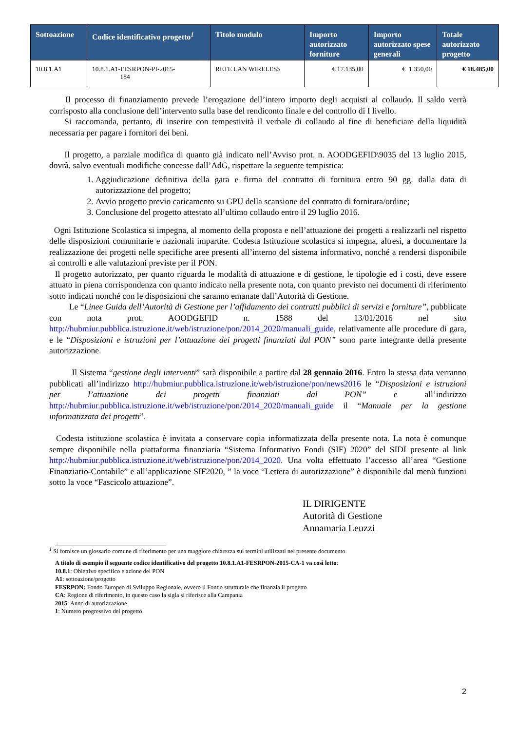| Sottoazione | Codice identificativo progetto<sup>1</sup> | Titolo modulo | Importo autorizzato forniture | Importo autorizzato spese generali | Totale autorizzato progetto |
| --- | --- | --- | --- | --- | --- |
| 10.8.1.A1 | 10.8.1.A1-FESRPON-PI-2015- 184 | RETE LAN WIRELESS | € 17.135,00 | € 1.350,00 | € 18.485,00 |
Il processo di finanziamento prevede l’erogazione dell’intero importo degli acquisti al collaudo. Il saldo verrà corrisposto alla conclusione dell’intervento sulla base del rendiconto finale e del controllo di I livello.
Si raccomanda, pertanto, di inserire con tempestività il verbale di collaudo al fine di beneficiare della liquidità necessaria per pagare i fornitori dei beni.
Il progetto, a parziale modifica di quanto già indicato nell’Avviso prot. n. AOODGEFID\9035 del 13 luglio 2015, dovrà, salvo eventuali modifiche concesse dall’AdG, rispettare la seguente tempistica:
1. Aggiudicazione definitiva della gara e firma del contratto di fornitura entro 90 gg. dalla data di autorizzazione del progetto;
2. Avvio progetto previo caricamento su GPU della scansione del contratto di fornitura/ordine;
3. Conclusione del progetto attestato all’ultimo collaudo entro il 29 luglio 2016.
Ogni Istituzione Scolastica si impegna, al momento della proposta e nell’attuazione dei progetti a realizzarli nel rispetto delle disposizioni comunitarie e nazionali impartite. Codesta Istituzione scolastica si impegna, altresì, a documentare la realizzazione dei progetti nelle specifiche aree presenti all’interno del sistema informativo, nonché a rendersi disponibile ai controlli e alle valutazioni previste per il PON.
Il progetto autorizzato, per quanto riguarda le modalità di attuazione e di gestione, le tipologie ed i costi, deve essere attuato in piena corrispondenza con quanto indicato nella presente nota, con quanto previsto nei documenti di riferimento sotto indicati nonché con le disposizioni che saranno emanate dall’Autorità di Gestione.
Le “Linee Guida dell’Autorità di Gestione per l’affidamento dei contratti pubblici di servizi e forniture”, pubblicate con nota prot. AOODGEFID n. 1588 del 13/01/2016 nel sito http://hubmiur.pubblica.istruzione.it/web/istruzione/pon/2014_2020/manuali_guide, relativamente alle procedure di gara, e le “Disposizioni e istruzioni per l’attuazione dei progetti finanziati dal PON” sono parte integrante della presente autorizzazione.
Il Sistema “gestione degli interventi” sarà disponibile a partire dal 28 gennaio 2016. Entro la stessa data verranno pubblicati all’indirizzo http://hubmiur.pubblica.istruzione.it/web/istruzione/pon/news2016 le “Disposizioni e istruzioni per l’attuazione dei progetti finanziati dal PON” e all’indirizzo http://hubmiur.pubblica.istruzione.it/web/istruzione/pon/2014_2020/manuali_guide il “Manuale per la gestione informatizzata dei progetti”.
Codesta istituzione scolastica è invitata a conservare copia informatizzata della presente nota. La nota è comunque sempre disponibile nella piattaforma finanziaria “Sistema Informativo Fondi (SIF) 2020” del SIDI presente al link http://hubmiur.pubblica.istruzione.it/web/istruzione/pon/2014_2020. Una volta effettuato l’accesso all’area “Gestione Finanziario-Contabile” e all’applicazione SIF2020, ” la voce “Lettera di autorizzazione” è disponibile dal menù funzioni sotto la voce “Fascicolo attuazione”.
IL DIRIGENTE
Autorità di Gestione
Annamaria Leuzzi
<sup>1</sup> Si fornisce un glossario comune di riferimento per una maggiore chiarezza sui termini utilizzati nel presente documento.
A titolo di esempio il seguente codice identificativo del progetto 10.8.1.A1-FESRPON-2015-CA-1 va così letto:
10.8.1: Obiettivo specifico e azione del PON
A1: sottoazione/progetto
FESRPON: Fondo Europeo di Sviluppo Regionale, ovvero il Fondo strutturale che finanzia il progetto
CA: Regione di riferimento, in questo caso la sigla si riferisce alla Campania
2015: Anno di autorizzazione
1: Numero progressivo del progetto
2